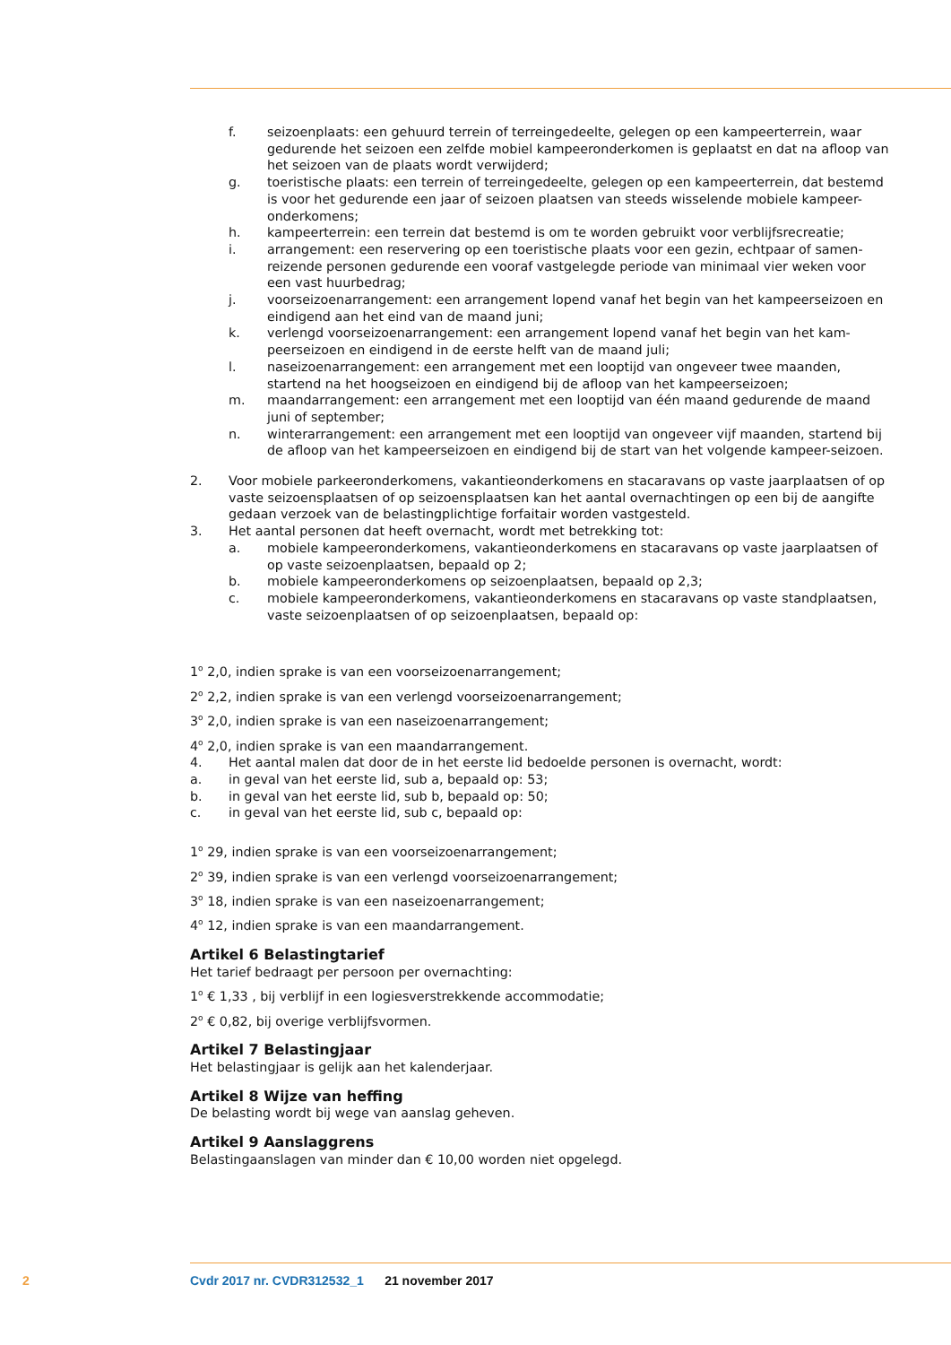f. seizoenplaats: een gehuurd terrein of terreingedeelte, gelegen op een kampeerterrein, waar gedurende het seizoen een zelfde mobiel kampeeronderkomen is geplaatst en dat na afloop van het seizoen van de plaats wordt verwijderd;
g. toeristische plaats: een terrein of terreingedeelte, gelegen op een kampeerterrein, dat bestemd is voor het gedurende een jaar of seizoen plaatsen van steeds wisselende mobiele kampeer-onderkomens;
h. kampeerterrein: een terrein dat bestemd is om te worden gebruikt voor verblijfsrecreatie;
i. arrangement: een reservering op een toeristische plaats voor een gezin, echtpaar of samen-reizende personen gedurende een vooraf vastgelegde periode van minimaal vier weken voor een vast huurbedrag;
j. voorseizoenarrangement: een arrangement lopend vanaf het begin van het kampeerseizoen en eindigend aan het eind van de maand juni;
k. verlengd voorseizoenarrangement: een arrangement lopend vanaf het begin van het kam-peerseizoen en eindigend in de eerste helft van de maand juli;
l. naseizoenarrangement: een arrangement met een looptijd van ongeveer twee maanden, startend na het hoogseizoen en eindigend bij de afloop van het kampeerseizoen;
m. maandarrangement: een arrangement met een looptijd van één maand gedurende de maand juni of september;
n. winterarrangement: een arrangement met een looptijd van ongeveer vijf maanden, startend bij de afloop van het kampeerseizoen en eindigend bij de start van het volgende kampeer-seizoen.
2. Voor mobiele parkeeronderkomens, vakantieonderkomens en stacaravans op vaste jaarplaatsen of op vaste seizoensplaatsen of op seizoensplaatsen kan het aantal overnachtingen op een bij de aangifte gedaan verzoek van de belastingplichtige forfaitair worden vastgesteld.
3. Het aantal personen dat heeft overnacht, wordt met betrekking tot:
a. mobiele kampeeronderkomens, vakantieonderkomens en stacaravans op vaste jaarplaatsen of op vaste seizoenplaatsen, bepaald op 2;
b. mobiele kampeeronderkomens op seizoenplaatsen, bepaald op 2,3;
c. mobiele kampeeronderkomens, vakantieonderkomens en stacaravans op vaste standplaatsen, vaste seizoenplaatsen of op seizoenplaatsen, bepaald op:
1<sup>o</sup> 2,0, indien sprake is van een voorseizoenarrangement;
2<sup>o</sup> 2,2, indien sprake is van een verlengd voorseizoenarrangement;
3<sup>o</sup> 2,0, indien sprake is van een naseizoenarrangement;
4<sup>o</sup> 2,0, indien sprake is van een maandarrangement.
4. Het aantal malen dat door de in het eerste lid bedoelde personen is overnacht, wordt:
a. in geval van het eerste lid, sub a, bepaald op: 53;
b. in geval van het eerste lid, sub b, bepaald op: 50;
c. in geval van het eerste lid, sub c, bepaald op:
1<sup>o</sup> 29, indien sprake is van een voorseizoenarrangement;
2<sup>o</sup> 39, indien sprake is van een verlengd voorseizoenarrangement;
3<sup>o</sup> 18, indien sprake is van een naseizoenarrangement;
4<sup>o</sup> 12, indien sprake is van een maandarrangement.
Artikel 6 Belastingtarief
Het tarief bedraagt per persoon per overnachting:
1<sup>o</sup> € 1,33 , bij verblijf in een logiesverstrekkende accommodatie;
2<sup>o</sup> € 0,82, bij overige verblijfsvormen.
Artikel 7 Belastingjaar
Het belastingjaar is gelijk aan het kalenderjaar.
Artikel 8 Wijze van heffing
De belasting wordt bij wege van aanslag geheven.
Artikel 9 Aanslaggrens
Belastingaanslagen van minder dan € 10,00 worden niet opgelegd.
2 Cvdr 2017 nr. CVDR312532_1 21 november 2017